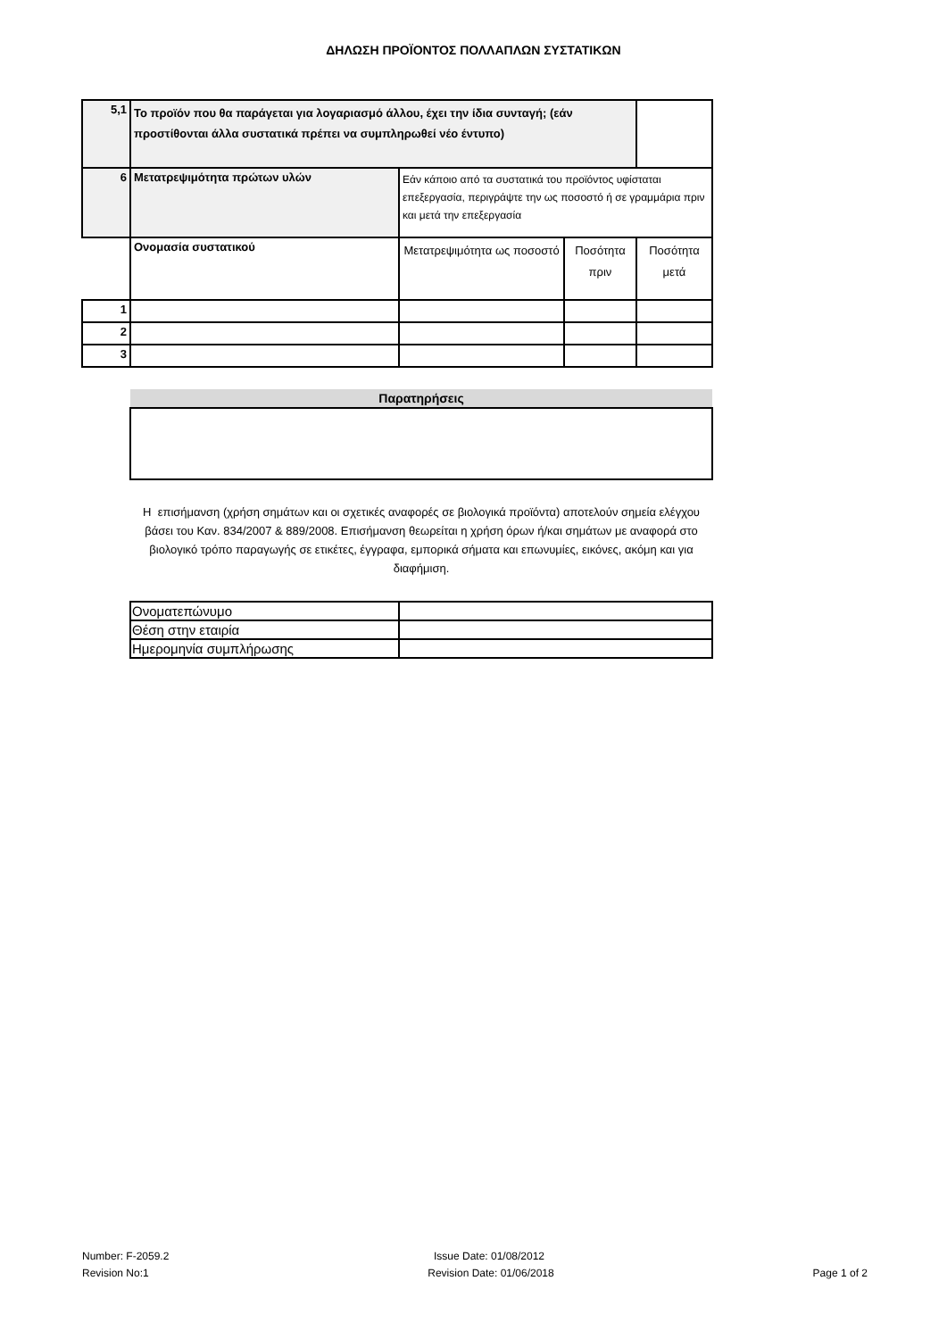ΔΗΛΩΣΗ ΠΡΟΪΟΝΤΟΣ ΠΟΛΛΑΠΛΩΝ ΣΥΣΤΑΤΙΚΩΝ
| 5,1 | Το προϊόν που θα παράγεται για λογαριασμό άλλου, έχει την ίδια συνταγή; (εάν προστίθονται άλλα συστατικά πρέπει να συμπληρωθεί νέο έντυπο) | | | |
| 6 | Μετατρεψιμότητα πρώτων υλών | Εάν κάποιο από τα συστατικά του προϊόντος υφίσταται επεξεργασία, περιγράψτε την ως ποσοστό ή σε γραμμάρια πριν και μετά την επεξεργασία | | |
| | Ονομασία συστατικού | Μετατρεψιμότητα ως ποσοστό | Ποσότητα πριν | Ποσότητα μετά |
| 1 | | | | |
| 2 | | | | |
| 3 | | | | |
| Παρατηρήσεις |
Η επισήμανση (χρήση σημάτων και οι σχετικές αναφορές σε βιολογικά προϊόντα) αποτελούν σημεία ελέγχου βάσει του Καν. 834/2007 & 889/2008. Επισήμανση θεωρείται η χρήση όρων ή/και σημάτων με αναφορά στο βιολογικό τρόπο παραγωγής σε ετικέτες, έγγραφα, εμπορικά σήματα και επωνυμίες, εικόνες, ακόμη και για διαφήμιση.
| Ονοματεπώνυμο | |
| Θέση στην εταιρία | |
| Ημερομηνία συμπλήρωσης | |
Number: F-2059.2
Revision No:1
Issue Date: 01/08/2012
Revision Date: 01/06/2018
Page 1 of 2